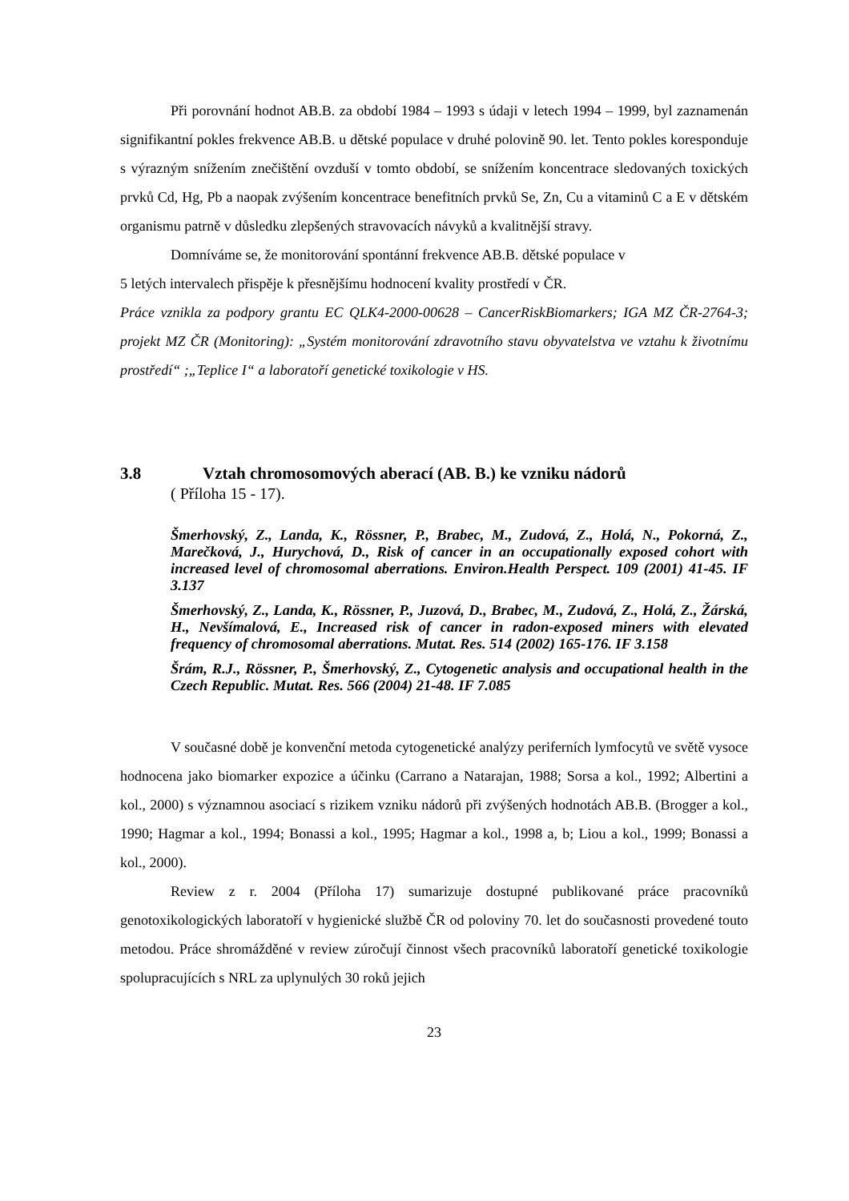Při porovnání hodnot AB.B. za období 1984 – 1993 s údaji v letech 1994 – 1999, byl zaznamenán signifikantní pokles frekvence AB.B. u dětské populace v druhé polovině 90. let. Tento pokles koresponduje s výrazným snížením znečištění ovzduší v tomto období, se snížením koncentrace sledovaných toxických prvků Cd, Hg, Pb a naopak zvýšením koncentrace benefitních prvků Se, Zn, Cu a vitaminů C a E v dětském organismu patrně v důsledku zlepšených stravovacích návyků a kvalitnější stravy.
Domníváme se, že monitorování spontánní frekvence AB.B. dětské populace v
5 letých intervalech přispěje k přesnějšímu hodnocení kvality prostředí v ČR.
Práce vznikla za podpory grantu EC QLK4-2000-00628 – CancerRiskBiomarkers; IGA MZ ČR-2764-3; projekt MZ ČR (Monitoring): „Systém monitorování zdravotního stavu obyvatelstva ve vztahu k životnímu prostředí“ ;„Teplice I“ a laboratoří genetické toxikologie v HS.
3.8 Vztah chromosomových aberací (AB. B.) ke vzniku nádorů
( Příloha 15 - 17).
Šmerhovský, Z., Landa, K., Rössner, P., Brabec, M., Zudová, Z., Holá, N., Pokorná, Z., Marečková, J., Hurychová, D., Risk of cancer in an occupationally exposed cohort with increased level of chromosomal aberrations. Environ.Health Perspect. 109 (2001) 41-45. IF 3.137
Šmerhovský, Z., Landa, K., Rössner, P., Juzová, D., Brabec, M., Zudová, Z., Holá, Z., Žárská, H., Nevšímalová, E., Increased risk of cancer in radon-exposed miners with elevated frequency of chromosomal aberrations. Mutat. Res. 514 (2002) 165-176. IF 3.158
Šrám, R.J., Rössner, P., Šmerhovský, Z., Cytogenetic analysis and occupational health in the Czech Republic. Mutat. Res. 566 (2004) 21-48. IF 7.085
V současné době je konvenční metoda cytogenetické analýzy periferních lymfocytů ve světě vysoce hodnocena jako biomarker expozice a účinku (Carrano a Natarajan, 1988; Sorsa a kol., 1992; Albertini a kol., 2000) s významnou asociací s rizikem vzniku nádorů při zvýšených hodnotách AB.B. (Brogger a kol., 1990; Hagmar a kol., 1994; Bonassi a kol., 1995; Hagmar a kol., 1998 a, b; Liou a kol., 1999; Bonassi a kol., 2000).
Review z r. 2004 (Příloha 17) sumarizuje dostupné publikované práce pracovníků genotoxikologických laboratoří v hygienické službě ČR od poloviny 70. let do současnosti provedené touto metodou. Práce shromážděné v review zúročují činnost všech pracovníků laboratoří genetické toxikologie spolupracujících s NRL za uplynulých 30 roků jejich
23